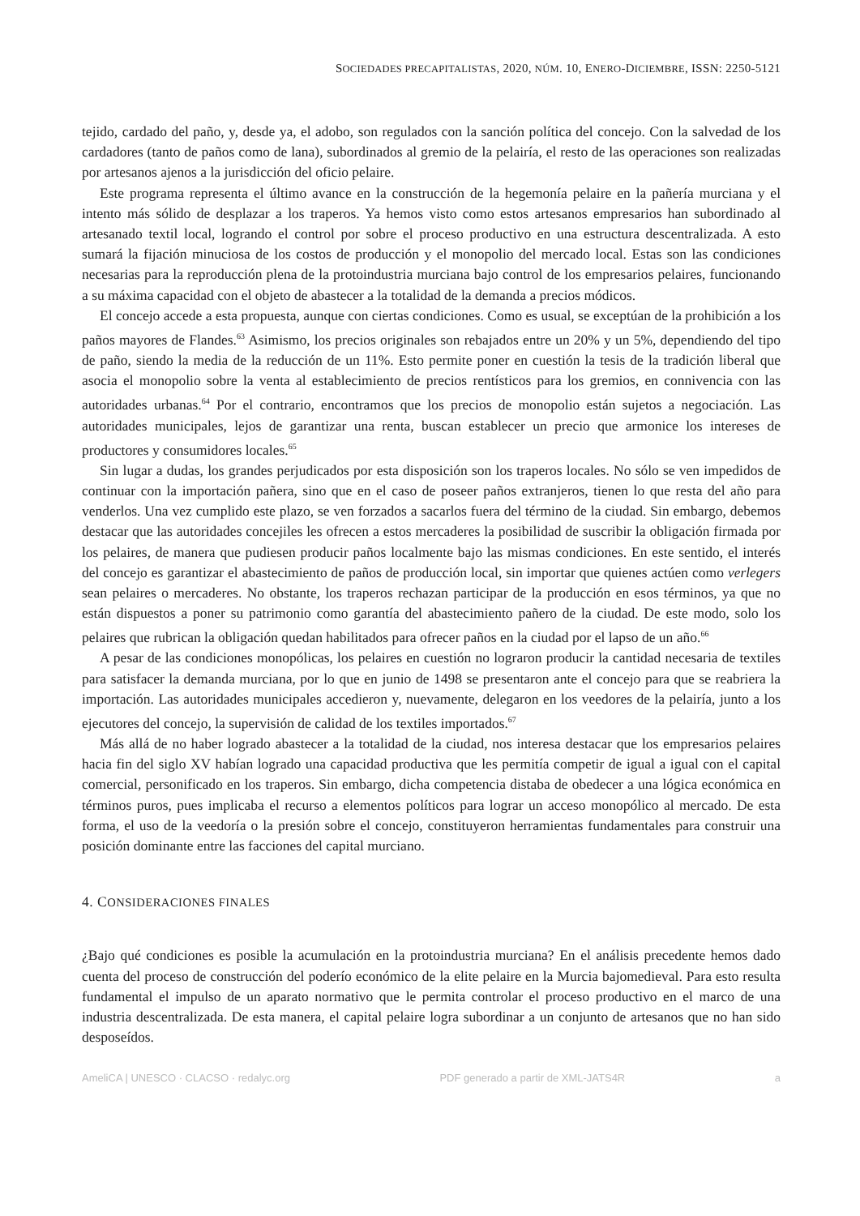SOCIEDADES PRECAPITALISTAS, 2020, NÚM. 10, ENERO-DICIEMBRE, ISSN: 2250-5121
tejido, cardado del paño, y, desde ya, el adobo, son regulados con la sanción política del concejo. Con la salvedad de los cardadores (tanto de paños como de lana), subordinados al gremio de la pelairía, el resto de las operaciones son realizadas por artesanos ajenos a la jurisdicción del oficio pelaire.
Este programa representa el último avance en la construcción de la hegemonía pelaire en la pañería murciana y el intento más sólido de desplazar a los traperos. Ya hemos visto como estos artesanos empresarios han subordinado al artesanado textil local, logrando el control por sobre el proceso productivo en una estructura descentralizada. A esto sumará la fijación minuciosa de los costos de producción y el monopolio del mercado local. Estas son las condiciones necesarias para la reproducción plena de la protoindustria murciana bajo control de los empresarios pelaires, funcionando a su máxima capacidad con el objeto de abastecer a la totalidad de la demanda a precios módicos.
El concejo accede a esta propuesta, aunque con ciertas condiciones. Como es usual, se exceptúan de la prohibición a los paños mayores de Flandes.<sup>63</sup> Asimismo, los precios originales son rebajados entre un 20% y un 5%, dependiendo del tipo de paño, siendo la media de la reducción de un 11%. Esto permite poner en cuestión la tesis de la tradición liberal que asocia el monopolio sobre la venta al establecimiento de precios rentísticos para los gremios, en connivencia con las autoridades urbanas.<sup>64</sup> Por el contrario, encontramos que los precios de monopolio están sujetos a negociación. Las autoridades municipales, lejos de garantizar una renta, buscan establecer un precio que armonice los intereses de productores y consumidores locales.<sup>65</sup>
Sin lugar a dudas, los grandes perjudicados por esta disposición son los traperos locales. No sólo se ven impedidos de continuar con la importación pañera, sino que en el caso de poseer paños extranjeros, tienen lo que resta del año para venderlos. Una vez cumplido este plazo, se ven forzados a sacarlos fuera del término de la ciudad. Sin embargo, debemos destacar que las autoridades concejiles les ofrecen a estos mercaderes la posibilidad de suscribir la obligación firmada por los pelaires, de manera que pudiesen producir paños localmente bajo las mismas condiciones. En este sentido, el interés del concejo es garantizar el abastecimiento de paños de producción local, sin importar que quienes actúen como verlegers sean pelaires o mercaderes. No obstante, los traperos rechazan participar de la producción en esos términos, ya que no están dispuestos a poner su patrimonio como garantía del abastecimiento pañero de la ciudad. De este modo, solo los pelaires que rubrican la obligación quedan habilitados para ofrecer paños en la ciudad por el lapso de un año.<sup>66</sup>
A pesar de las condiciones monopólicas, los pelaires en cuestión no lograron producir la cantidad necesaria de textiles para satisfacer la demanda murciana, por lo que en junio de 1498 se presentaron ante el concejo para que se reabriera la importación. Las autoridades municipales accedieron y, nuevamente, delegaron en los veedores de la pelairía, junto a los ejecutores del concejo, la supervisión de calidad de los textiles importados.<sup>67</sup>
Más allá de no haber logrado abastecer a la totalidad de la ciudad, nos interesa destacar que los empresarios pelaires hacia fin del siglo XV habían logrado una capacidad productiva que les permitía competir de igual a igual con el capital comercial, personificado en los traperos. Sin embargo, dicha competencia distaba de obedecer a una lógica económica en términos puros, pues implicaba el recurso a elementos políticos para lograr un acceso monopólico al mercado. De esta forma, el uso de la veedoría o la presión sobre el concejo, constituyeron herramientas fundamentales para construir una posición dominante entre las facciones del capital murciano.
4. CONSIDERACIONES FINALES
¿Bajo qué condiciones es posible la acumulación en la protoindustria murciana? En el análisis precedente hemos dado cuenta del proceso de construcción del poderío económico de la elite pelaire en la Murcia bajomedieval. Para esto resulta fundamental el impulso de un aparato normativo que le permita controlar el proceso productivo en el marco de una industria descentralizada. De esta manera, el capital pelaire logra subordinar a un conjunto de artesanos que no han sido desposeídos.
AmeliCA | UNESCO · CLACSO · redalyc.org PDF generado a partir de XML-JATS4R a